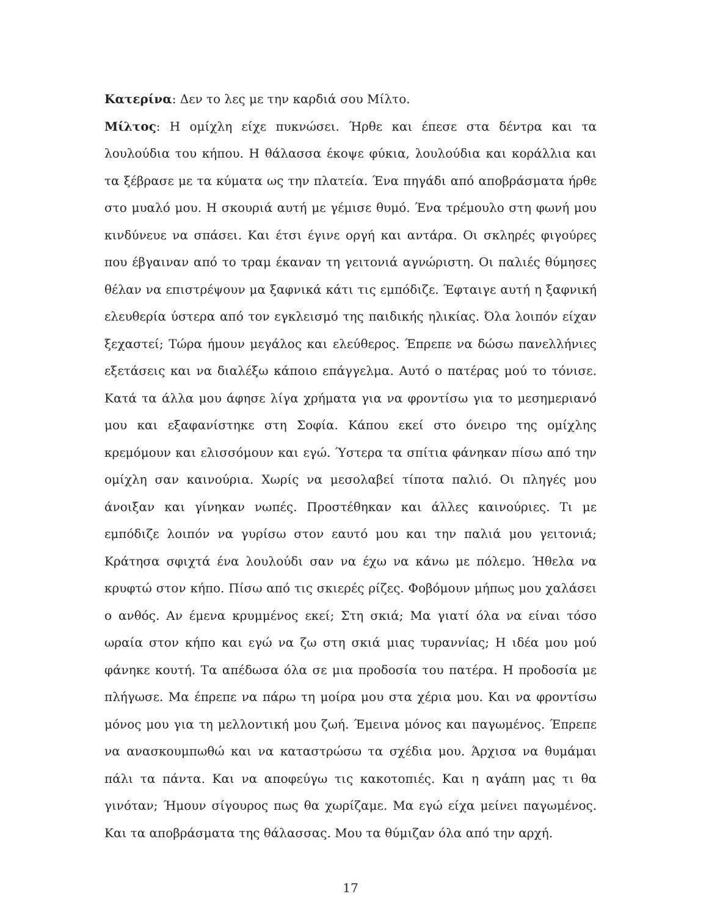Κατερίνα: Δεν το λες με την καρδιά σου Μίλτο.
Μίλτος: Η ομίχλη είχε πυκνώσει. Ήρθε και έπεσε στα δέντρα και τα λουλούδια του κήπου. Η θάλασσα έκοψε φύκια, λουλούδια και κοράλλια και τα ξέβρασε με τα κύματα ως την πλατεία. Ένα πηγάδι από αποβράσματα ήρθε στο μυαλό μου. Η σκουριά αυτή με γέμισε θυμό. Ένα τρέμουλο στη φωνή μου κινδύνευε να σπάσει. Και έτσι έγινε οργή και αντάρα. Οι σκληρές φιγούρες που έβγαιναν από το τραμ έκαναν τη γειτονιά αγνώριστη. Οι παλιές θύμησες θέλαν να επιστρέψουν μα ξαφνικά κάτι τις εμπόδιζε. Έφταιγε αυτή η ξαφνική ελευθερία ύστερα από τον εγκλεισμό της παιδικής ηλικίας. Όλα λοιπόν είχαν ξεχαστεί; Τώρα ήμουν μεγάλος και ελεύθερος. Έπρεπε να δώσω πανελλήνιες εξετάσεις και να διαλέξω κάποιο επάγγελμα. Αυτό ο πατέρας μού το τόνισε. Κατά τα άλλα μου άφησε λίγα χρήματα για να φροντίσω για το μεσημεριανό μου και εξαφανίστηκε στη Σοφία. Κάπου εκεί στο όνειρο της ομίχλης κρεμόμουν και ελισσόμουν και εγώ. Ύστερα τα σπίτια φάνηκαν πίσω από την ομίχλη σαν καινούρια. Χωρίς να μεσολαβεί τίποτα παλιό. Οι πληγές μου άνοιξαν και γίνηκαν νωπές. Προστέθηκαν και άλλες καινούριες. Τι με εμπόδιζε λοιπόν να γυρίσω στον εαυτό μου και την παλιά μου γειτονιά; Κράτησα σφιχτά ένα λουλούδι σαν να έχω να κάνω με πόλεμο. Ήθελα να κρυφτώ στον κήπο. Πίσω από τις σκιερές ρίζες. Φοβόμουν μήπως μου χαλάσει ο ανθός. Αν έμενα κρυμμένος εκεί; Στη σκιά; Μα γιατί όλα να είναι τόσο ωραία στον κήπο και εγώ να ζω στη σκιά μιας τυραννίας; Η ιδέα μου μού φάνηκε κουτή. Τα απέδωσα όλα σε μια προδοσία του πατέρα. Η προδοσία με πλήγωσε. Μα έπρεπε να πάρω τη μοίρα μου στα χέρια μου. Και να φροντίσω μόνος μου για τη μελλοντική μου ζωή. Έμεινα μόνος και παγωμένος. Έπρεπε να ανασκουμπωθώ και να καταστρώσω τα σχέδια μου. Άρχισα να θυμάμαι πάλι τα πάντα. Και να αποφεύγω τις κακοτοπιές. Και η αγάπη μας τι θα γινόταν; Ήμουν σίγουρος πως θα χωρίζαμε. Μα εγώ είχα μείνει παγωμένος. Και τα αποβράσματα της θάλασσας. Μου τα θύμιζαν όλα από την αρχή.
17